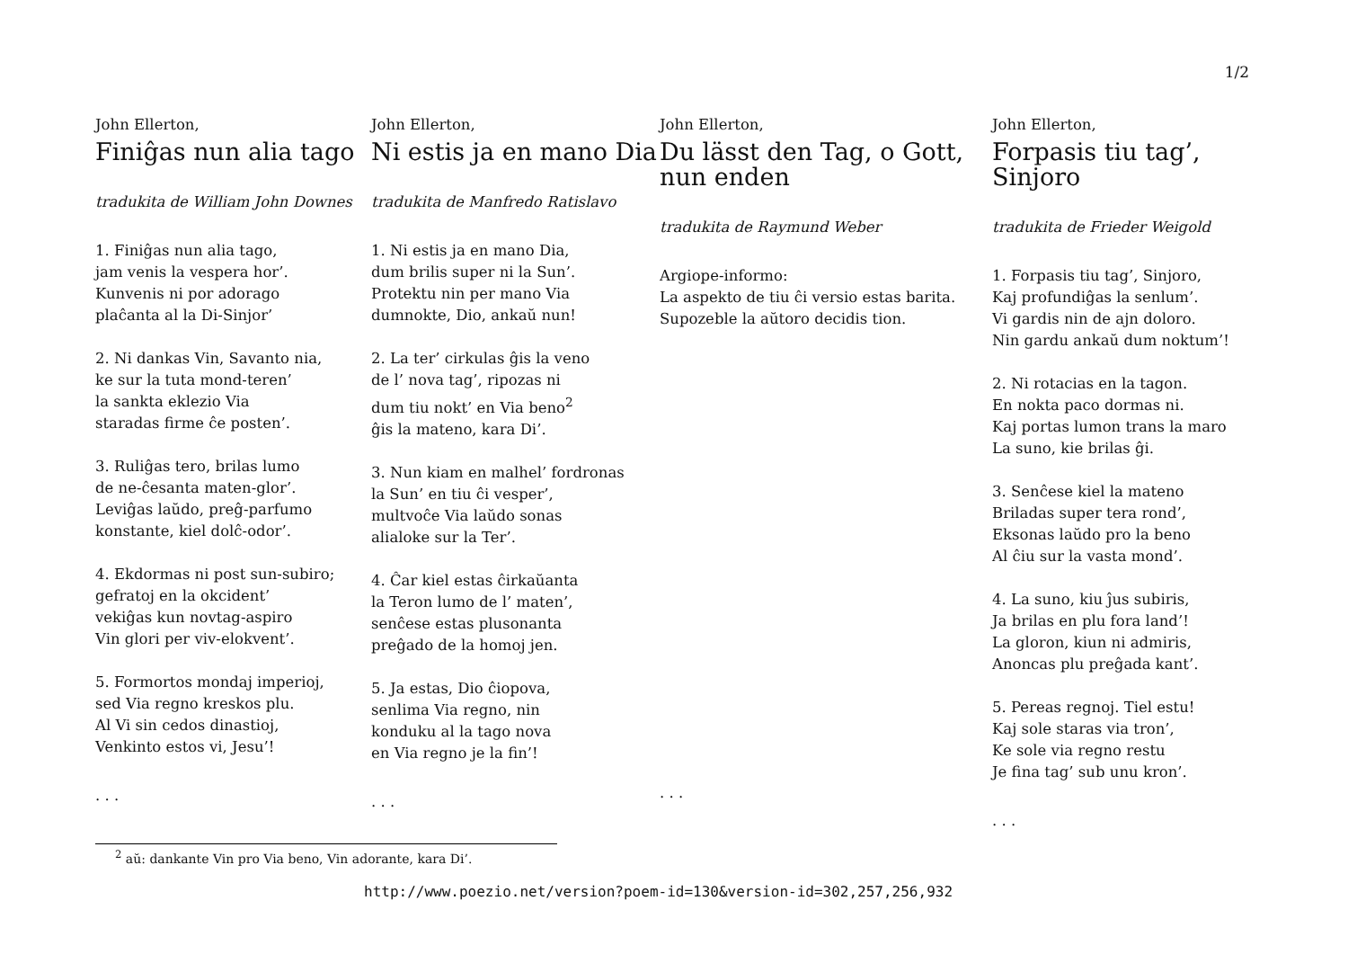1/2
John Ellerton,
Finiĝas nun alia tago
tradukita de William John Downes
1. Finiĝas nun alia tago,
jam venis la vespera hor’.
Kunvenis ni por adorago
plaĉanta al la Di-Sinjor’
2. Ni dankas Vin, Savanto nia,
ke sur la tuta mond-teren’
la sankta eklezio Via
staradas firme ĉe posten’.
3. Ruliĝas tero, brilas lumo
de ne-ĉesanta maten-glor’.
Leviĝas laŭdo, preĝ-parfumo
konstante, kiel dolĉ-odor’.
4. Ekdormas ni post sun-subiro;
gefratoj en la okcident’
vekiĝas kun novtag-aspiro
Vin glori per viv-elokvent’.
5. Formortos mondaj imperioj,
sed Via regno kreskos plu.
Al Vi sin cedos dinastioj,
Venkinto estos vi, Jesu’!
. . .
John Ellerton,
Ni estis ja en mano Dia
tradukita de Manfredo Ratislavo
1. Ni estis ja en mano Dia,
dum brilis super ni la Sun’.
Protektu nin per mano Via
dumnokte, Dio, ankaŭ nun!
2. La ter’ cirkulas ĝis la veno
de l’ nova tag’, ripozas ni
dum tiu nokt’ en Via beno<sup>2</sup>
ĝis la mateno, kara Di’.
3. Nun kiam en malhel’ fordronas
la Sun’ en tiu ĉi vesper’,
multvoĉe Via laŭdo sonas
alialoke sur la Ter’.
4. Ĉar kiel estas ĉirkaŭanta
la Teron lumo de l’ maten’,
senĉese estas plusonanta
preĝado de la homoj jen.
5. Ja estas, Dio ĉiopova,
senlima Via regno, nin
konduku al la tago nova
en Via regno je la fin’!
. . .
John Ellerton,
Du lässt den Tag, o Gott, nun enden
tradukita de Raymund Weber
Argiope-informo:
La aspekto de tiu ĉi versio estas barita.
Supozeble la aŭtoro decidis tion.
. . .
John Ellerton,
Forpasis tiu tag’, Sinjoro
tradukita de Frieder Weigold
1. Forpasis tiu tag’, Sinjoro,
Kaj profundiĝas la senlum’.
Vi gardis nin de ajn doloro.
Nin gardu ankaŭ dum noktum’!
2. Ni rotacias en la tagon.
En nokta paco dormas ni.
Kaj portas lumon trans la maro
La suno, kie brilas ĝi.
3. Senĉese kiel la mateno
Briladas super tera rond’,
Eksonas laŭdo pro la beno
Al ĉiu sur la vasta mond’.
4. La suno, kiu ĵus subiris,
Ja brilas en plu fora land’!
La gloron, kiun ni admiris,
Anoncas plu preĝada kant’.
5. Pereas regnoj. Tiel estu!
Kaj sole staras via tron’,
Ke sole via regno restu
Je fina tag’ sub unu kron’.
. . .
<sup>2</sup> aŭ: dankante Vin pro Via beno, Vin adorante, kara Di’.
http://www.poezio.net/version?poem-id=130&version-id=302,257,256,932